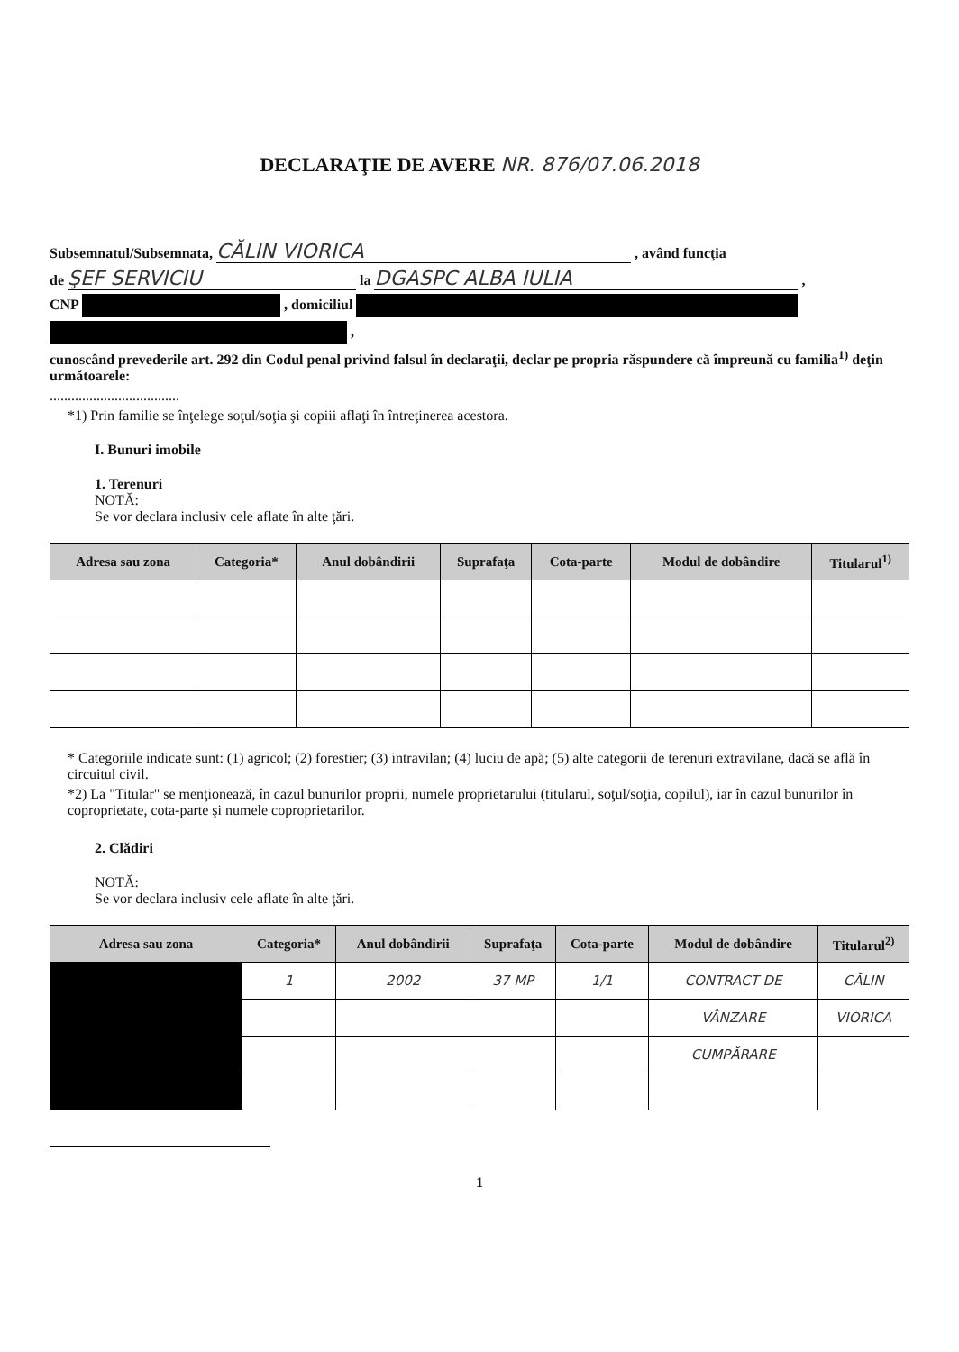DECLARAŢIE DE AVERE NR. 876/07.06.2018
Subsemnatul/Subsemnata, CĂLIN VIORICA , având funcţia
de ŞEF SERVICIU la DGASPC ALBA IULIA ,
CNP , domiciliul
,
cunoscând prevederile art. 292 din Codul penal privind falsul în declaraţii, declar pe propria răspundere că împreună cu familia<sup>1)</sup> deţin următoarele:
....................................
*1) Prin familie se înţelege soţul/soţia şi copiii aflaţi în întreţinerea acestora.
I. Bunuri imobile
1. Terenuri
NOTĂ:
Se vor declara inclusiv cele aflate în alte ţări.
| Adresa sau zona | Categoria* | Anul dobândirii | Suprafaţa | Cota-parte | Modul de dobândire | Titularul<sup>1)</sup> |
| --- | --- | --- | --- | --- | --- | --- |
* Categoriile indicate sunt: (1) agricol; (2) forestier; (3) intravilan; (4) luciu de apă; (5) alte categorii de terenuri extravilane, dacă se află în circuitul civil.
*2) La "Titular" se menţionează, în cazul bunurilor proprii, numele proprietarului (titularul, soţul/soţia, copilul), iar în cazul bunurilor în coproprietate, cota-parte şi numele coproprietarilor.
2. Clădiri
NOTĂ:
Se vor declara inclusiv cele aflate în alte ţări.
| Adresa sau zona | Categoria* | Anul dobândirii | Suprafaţa | Cota-parte | Modul de dobândire | Titularul<sup>2)</sup> |
| --- | --- | --- | --- | --- | --- | --- |
| | 1 | 2002 | 37 MP | 1/1 | CONTRACT DE | CĂLIN |
| | | | | | VÂNZARE | VIORICA |
| | | | | | CUMPĂRARE | |
1